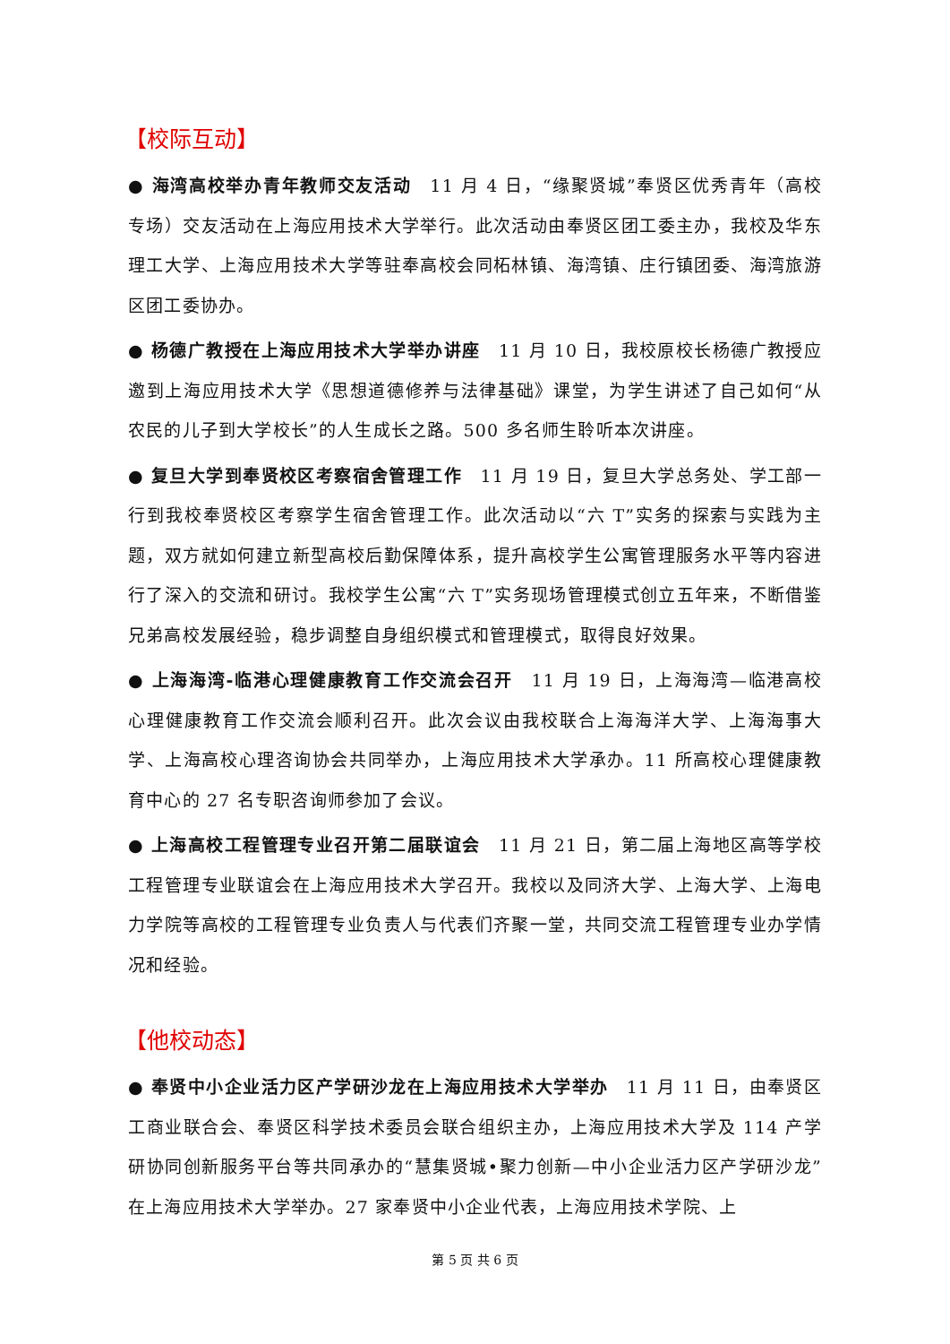【校际互动】
● 海湾高校举办青年教师交友活动　11 月 4 日，“缘聚贤城”奉贤区优秀青年（高校专场）交友活动在上海应用技术大学举行。此次活动由奉贤区团工委主办，我校及华东理工大学、上海应用技术大学等驻奉高校会同柘林镇、海湾镇、庄行镇团委、海湾旅游区团工委协办。
● 杨德广教授在上海应用技术大学举办讲座　11 月 10 日，我校原校长杨德广教授应邀到上海应用技术大学《思想道德修养与法律基础》课堂，为学生讲述了自己如何“从农民的儿子到大学校长”的人生成长之路。500 多名师生聆听本次讲座。
● 复旦大学到奉贤校区考察宿舍管理工作　11 月 19 日，复旦大学总务处、学工部一行到我校奉贤校区考察学生宿舍管理工作。此次活动以“六 T”实务的探索与实践为主题，双方就如何建立新型高校后勤保障体系，提升高校学生公寓管理服务水平等内容进行了深入的交流和研讨。我校学生公寓“六 T”实务现场管理模式创立五年来，不断借鉴兄弟高校发展经验，稳步调整自身组织模式和管理模式，取得良好效果。
● 上海海湾-临港心理健康教育工作交流会召开　11 月 19 日，上海海湾—临港高校心理健康教育工作交流会顺利召开。此次会议由我校联合上海海洋大学、上海海事大学、上海高校心理咨询协会共同举办，上海应用技术大学承办。11 所高校心理健康教育中心的 27 名专职咨询师参加了会议。
● 上海高校工程管理专业召开第二届联谊会　11 月 21 日，第二届上海地区高等学校工程管理专业联谊会在上海应用技术大学召开。我校以及同济大学、上海大学、上海电力学院等高校的工程管理专业负责人与代表们齐聚一堂，共同交流工程管理专业办学情况和经验。
【他校动态】
● 奉贤中小企业活力区产学研沙龙在上海应用技术大学举办　11 月 11 日，由奉贤区工商业联合会、奉贤区科学技术委员会联合组织主办，上海应用技术大学及 114 产学研协同创新服务平台等共同承办的“慧集贤城•聚力创新—中小企业活力区产学研沙龙”在上海应用技术大学举办。27 家奉贤中小企业代表，上海应用技术学院、上
第 5 页 共 6 页